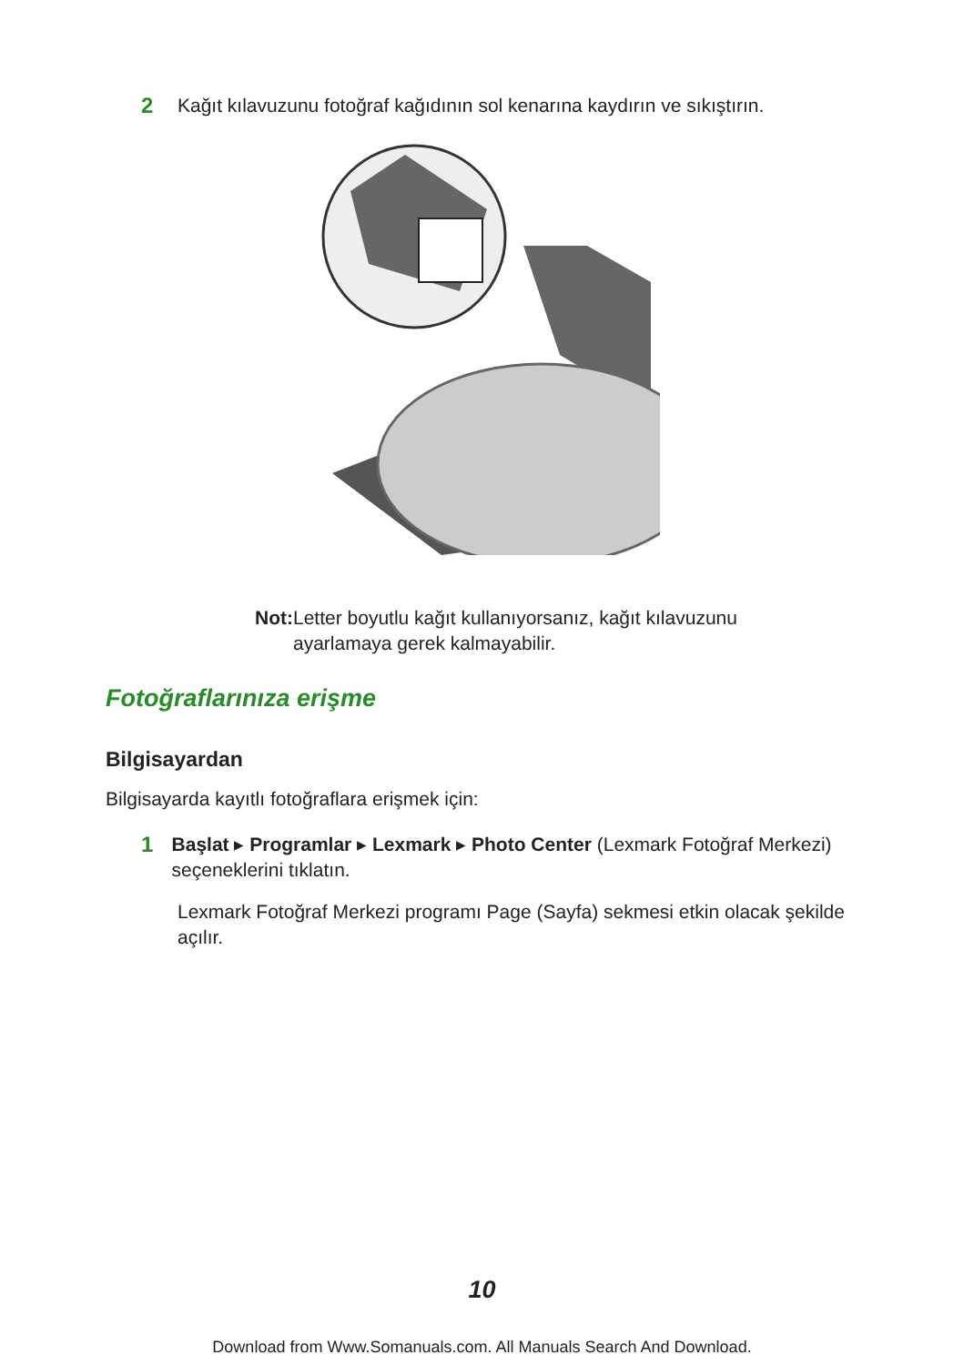2 Kağıt kılavuzunu fotoğraf kağıdının sol kenarına kaydırın ve sıkıştırın.
Not: Letter boyutlu kağıt kullanıyorsanız, kağıt kılavuzunu ayarlamaya gerek kalmayabilir.
Fotoğraflarınıza erişme
Bilgisayardan
Bilgisayarda kayıtlı fotoğraflara erişmek için:
1 Başlat ▸ Programlar ▸ Lexmark ▸ Photo Center (Lexmark Fotoğraf Merkezi) seçeneklerini tıklatın.
Lexmark Fotoğraf Merkezi programı Page (Sayfa) sekmesi etkin olacak şekilde açılır.
10
Download from Www.Somanuals.com. All Manuals Search And Download.